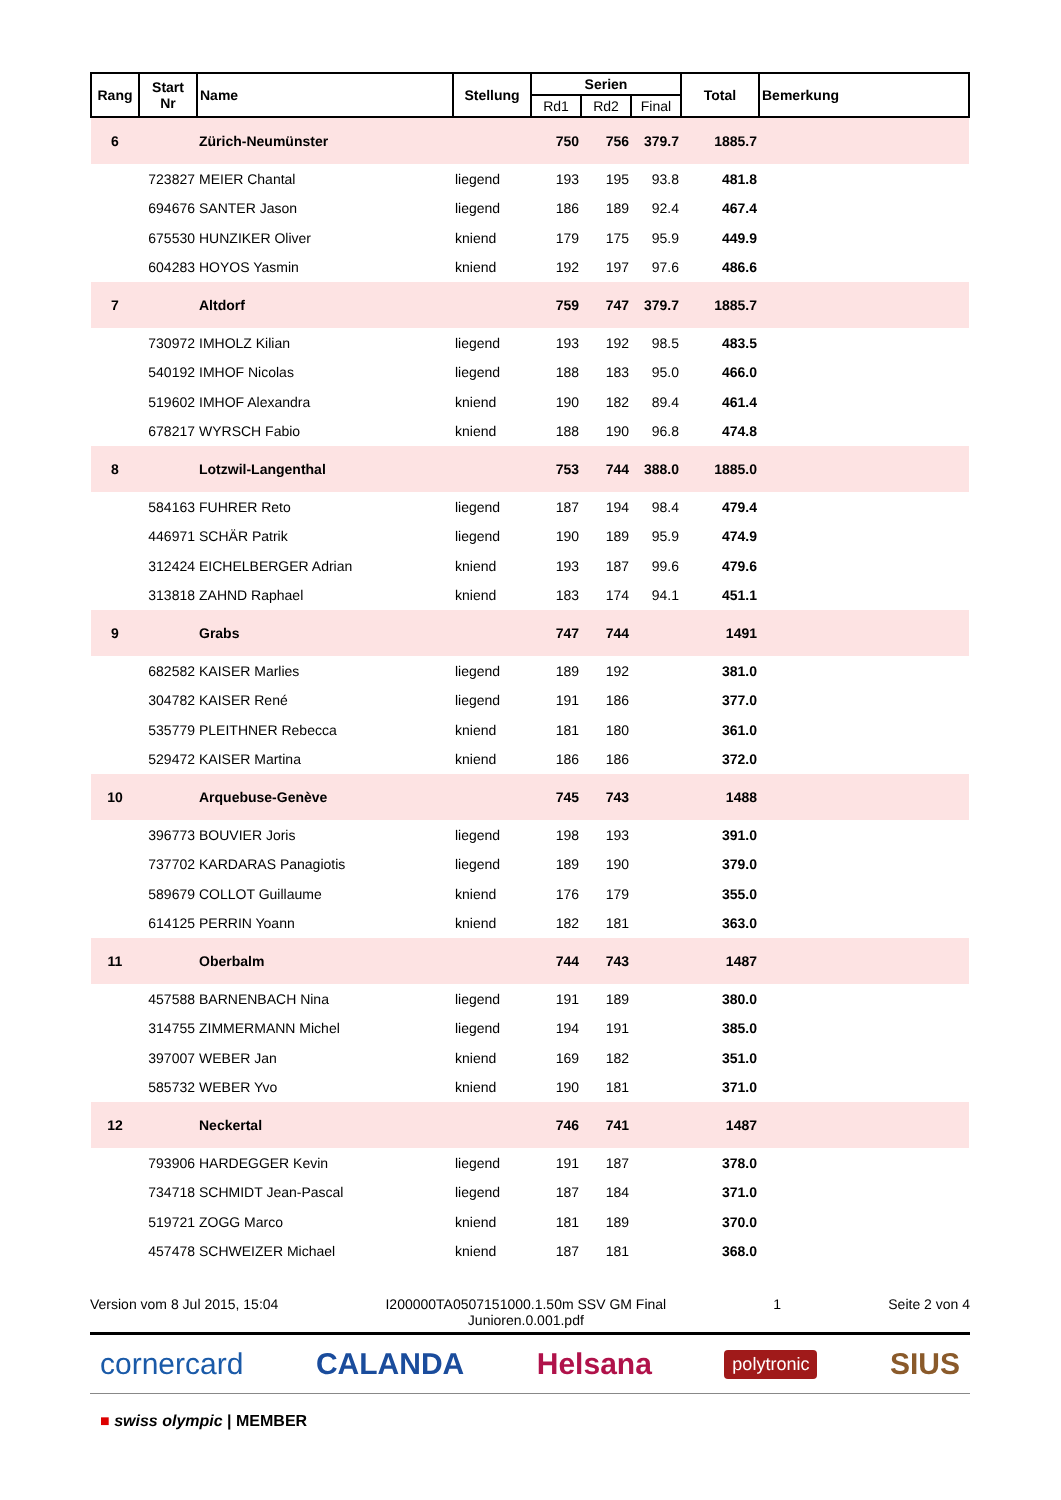| Rang | Start Nr | Name | Stellung | Serien | | | Total | Bemerkung |
| --- | --- | --- | --- | --- | --- | --- | --- | --- |
| | | | | Rd1 | Rd2 | Final | | |
| 6 | | Zürich-Neumünster | | 750 | 756 | 379.7 | 1885.7 | |
| | 723827 | MEIER Chantal | liegend | 193 | 195 | 93.8 | 481.8 | |
| | 694676 | SANTER Jason | liegend | 186 | 189 | 92.4 | 467.4 | |
| | 675530 | HUNZIKER Oliver | kniend | 179 | 175 | 95.9 | 449.9 | |
| | 604283 | HOYOS Yasmin | kniend | 192 | 197 | 97.6 | 486.6 | |
| 7 | | Altdorf | | 759 | 747 | 379.7 | 1885.7 | |
| | 730972 | IMHOLZ Kilian | liegend | 193 | 192 | 98.5 | 483.5 | |
| | 540192 | IMHOF Nicolas | liegend | 188 | 183 | 95.0 | 466.0 | |
| | 519602 | IMHOF Alexandra | kniend | 190 | 182 | 89.4 | 461.4 | |
| | 678217 | WYRSCH Fabio | kniend | 188 | 190 | 96.8 | 474.8 | |
| 8 | | Lotzwil-Langenthal | | 753 | 744 | 388.0 | 1885.0 | |
| | 584163 | FUHRER Reto | liegend | 187 | 194 | 98.4 | 479.4 | |
| | 446971 | SCHÄR Patrik | liegend | 190 | 189 | 95.9 | 474.9 | |
| | 312424 | EICHELBERGER Adrian | kniend | 193 | 187 | 99.6 | 479.6 | |
| | 313818 | ZAHND Raphael | kniend | 183 | 174 | 94.1 | 451.1 | |
| 9 | | Grabs | | 747 | 744 | | 1491 | |
| | 682582 | KAISER Marlies | liegend | 189 | 192 | | 381.0 | |
| | 304782 | KAISER René | liegend | 191 | 186 | | 377.0 | |
| | 535779 | PLEITHNER Rebecca | kniend | 181 | 180 | | 361.0 | |
| | 529472 | KAISER Martina | kniend | 186 | 186 | | 372.0 | |
| 10 | | Arquebuse-Genève | | 745 | 743 | | 1488 | |
| | 396773 | BOUVIER Joris | liegend | 198 | 193 | | 391.0 | |
| | 737702 | KARDARAS Panagiotis | liegend | 189 | 190 | | 379.0 | |
| | 589679 | COLLOT Guillaume | kniend | 176 | 179 | | 355.0 | |
| | 614125 | PERRIN Yoann | kniend | 182 | 181 | | 363.0 | |
| 11 | | Oberbalm | | 744 | 743 | | 1487 | |
| | 457588 | BARNENBACH Nina | liegend | 191 | 189 | | 380.0 | |
| | 314755 | ZIMMERMANN Michel | liegend | 194 | 191 | | 385.0 | |
| | 397007 | WEBER Jan | kniend | 169 | 182 | | 351.0 | |
| | 585732 | WEBER Yvo | kniend | 190 | 181 | | 371.0 | |
| 12 | | Neckertal | | 746 | 741 | | 1487 | |
| | 793906 | HARDEGGER Kevin | liegend | 191 | 187 | | 378.0 | |
| | 734718 | SCHMIDT Jean-Pascal | liegend | 187 | 184 | | 371.0 | |
| | 519721 | ZOGG Marco | kniend | 181 | 189 | | 370.0 | |
| | 457478 | SCHWEIZER Michael | kniend | 187 | 181 | | 368.0 | |
Version vom 8 Jul 2015, 15:04 I200000TA0507151000.1.50m SSV GM Final
Junioren.0.001.pdf 1 Seite 2 von 4
cornercard CALANDA Helsana polytronic SIUS
■ swiss olympic | MEMBER